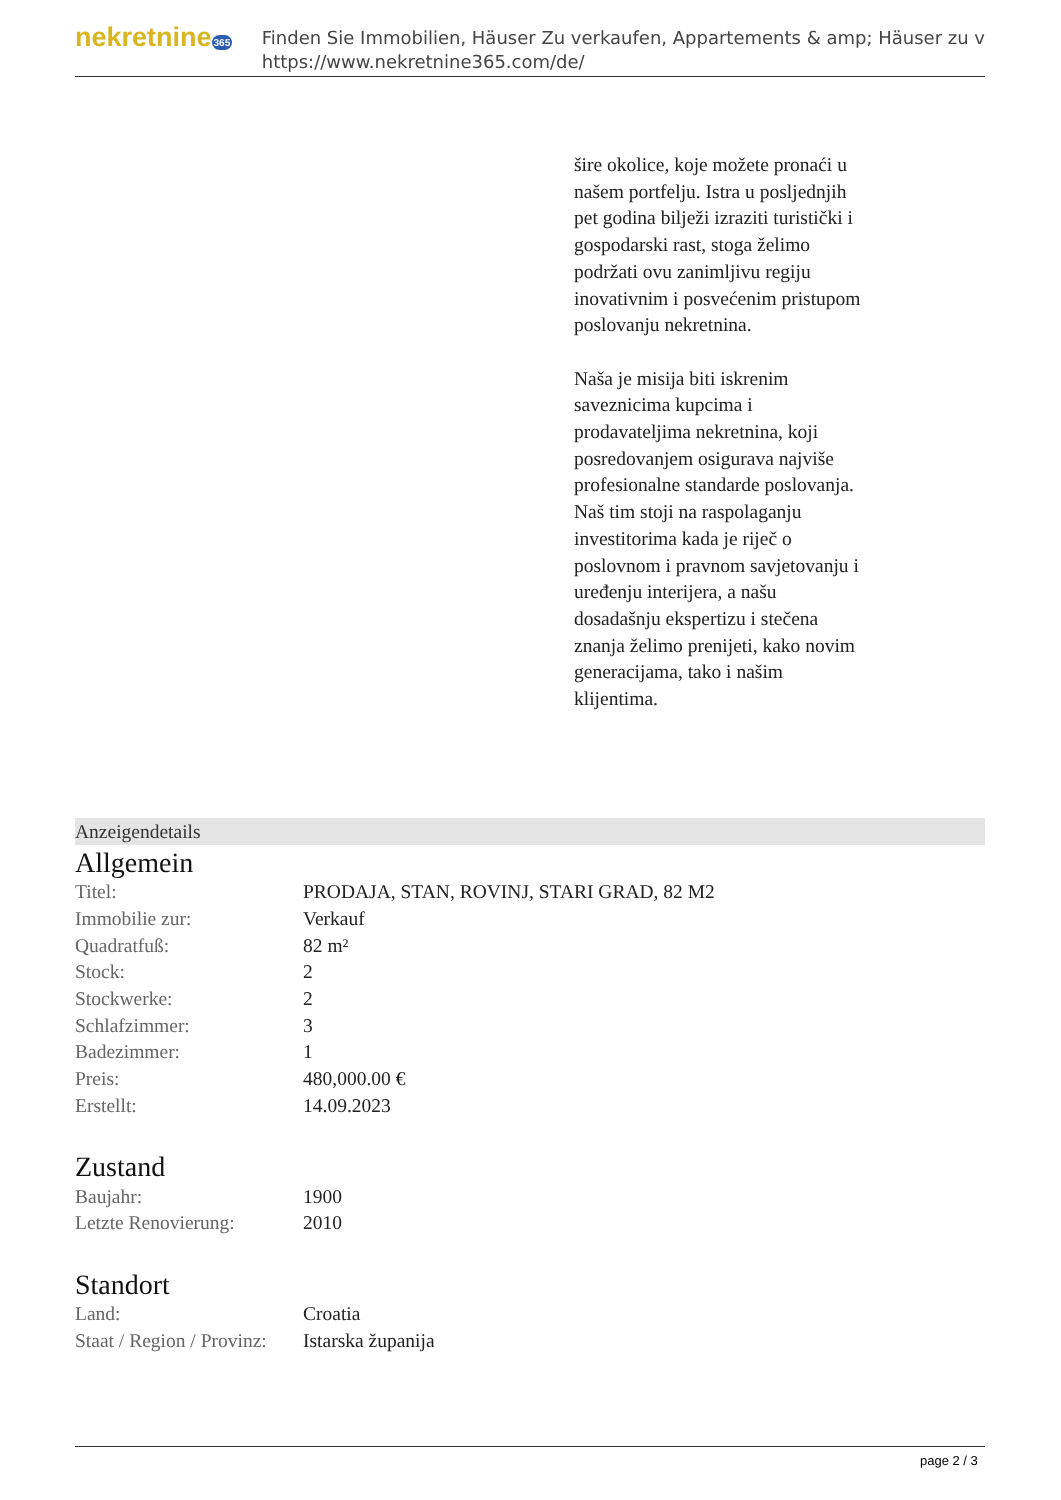nekretnine365
Finden Sie Immobilien, Häuser Zu verkaufen, Appartements & amp; Häuser zu v
https://www.nekretnine365.com/de/
šire okolice, koje možete pronaći u našem portfelju. Istra u posljednjih pet godina bilježi izraziti turistički i gospodarski rast, stoga želimo podržati ovu zanimljivu regiju inovativnim i posvećenim pristupom poslovanju nekretnina.
Naša je misija biti iskrenim saveznicima kupcima i prodavateljima nekretnina, koji posredovanjem osigurava najviše profesionalne standarde poslovanja.
Naš tim stoji na raspolaganju investitorima kada je riječ o poslovnom i pravnom savjetovanju i uređenju interijera, a našu dosadašnju ekspertizu i stečena znanja želimo prenijeti, kako novim generacijama, tako i našim klijentima.
Anzeigendetails
Allgemein
| Titel: | PRODAJA, STAN, ROVINJ, STARI GRAD, 82 M2 |
| Immobilie zur: | Verkauf |
| Quadratfuß: | 82 m² |
| Stock: | 2 |
| Stockwerke: | 2 |
| Schlafzimmer: | 3 |
| Badezimmer: | 1 |
| Preis: | 480,000.00 € |
| Erstellt: | 14.09.2023 |
Zustand
| Baujahr: | 1900 |
| Letzte Renovierung: | 2010 |
Standort
| Land: | Croatia |
| Staat / Region / Provinz: | Istarska županija |
page 2 / 3